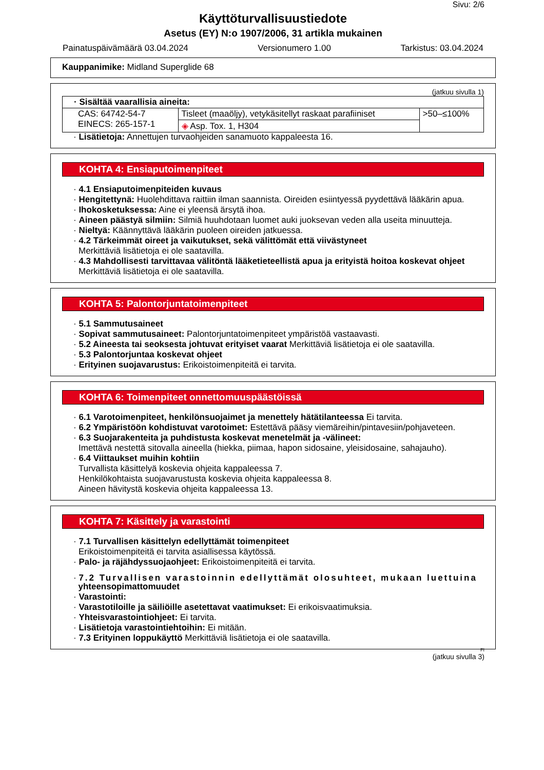Sivu: 2/6
Käyttöturvallisuustiedote
Asetus (EY) N:o 1907/2006, 31 artikla mukainen
Painatuspäivämäärä 03.04.2024 Versionumero 1.00 Tarkistus: 03.04.2024
Kauppanimike: Midland Superglide 68
(jatkuu sivulla 1)
| · Sisältää vaarallisia aineita: | | |
| CAS: 64742-54-7 EINECS: 265-157-1 | Tisleet (maaöljy), vetykäsitellyt raskaat parafiiniset | >50–≤100% |
| | ◈ Asp. Tox. 1, H304 | |
· Lisätietoja: Annettujen turvaohjeiden sanamuoto kappaleesta 16.
KOHTA 4: Ensiaputoimenpiteet
· 4.1 Ensiaputoimenpiteiden kuvaus
· Hengitettynä: Huolehdittava raittiin ilman saannista. Oireiden esiintyessä pyydettävä lääkärin apua.
· Ihokosketuksessa: Aine ei yleensä ärsytä ihoa.
· Aineen päästyä silmiin: Silmiä huuhdotaan luomet auki juoksevan veden alla useita minuutteja.
· Nieltyä: Käännyttävä lääkärin puoleen oireiden jatkuessa.
· 4.2 Tärkeimmät oireet ja vaikutukset, sekä välittömät että viivästyneet
Merkittäviä lisätietoja ei ole saatavilla.
· 4.3 Mahdollisesti tarvittavaa välitöntä lääketieteellistä apua ja erityistä hoitoa koskevat ohjeet
Merkittäviä lisätietoja ei ole saatavilla.
KOHTA 5: Palontorjuntatoimenpiteet
· 5.1 Sammutusaineet
· Sopivat sammutusaineet: Palontorjuntatoimenpiteet ympäristöä vastaavasti.
· 5.2 Aineesta tai seoksesta johtuvat erityiset vaarat Merkittäviä lisätietoja ei ole saatavilla.
· 5.3 Palontorjuntaa koskevat ohjeet
· Erityinen suojavarustus: Erikoistoimenpiteitä ei tarvita.
KOHTA 6: Toimenpiteet onnettomuuspäästöissä
· 6.1 Varotoimenpiteet, henkilönsuojaimet ja menettely hätätilanteessa Ei tarvita.
· 6.2 Ympäristöön kohdistuvat varotoimet: Estettävä pääsy viemäreihin/pintavesiin/pohjaveteen.
· 6.3 Suojarakenteita ja puhdistusta koskevat menetelmät ja -välineet:
Imettävä nestettä sitovalla aineella (hiekka, piimaa, hapon sidosaine, yleisidosaine, sahajauho).
· 6.4 Viittaukset muihin kohtiin
Turvallista käsittelyä koskevia ohjeita kappaleessa 7.
Henkilökohtaista suojavarustusta koskevia ohjeita kappaleessa 8.
Aineen hävitystä koskevia ohjeita kappaleessa 13.
KOHTA 7: Käsittely ja varastointi
· 7.1 Turvallisen käsittelyn edellyttämät toimenpiteet
Erikoistoimenpiteitä ei tarvita asiallisessa käytössä.
· Palo- ja räjähdyssuojaohjeet: Erikoistoimenpiteitä ei tarvita.
· 7.2 Turvallisen varastoinnin edellyttämät olosuhteet, mukaan luettuina
yhteensopimattomuudet
· Varastointi:
· Varastotiloille ja säiliöille asetettavat vaatimukset: Ei erikoisvaatimuksia.
· Yhteisvarastointiohjeet: Ei tarvita.
· Lisätietoja varastointiehtoihin: Ei mitään.
· 7.3 Erityinen loppukäyttö Merkittäviä lisätietoja ei ole saatavilla.
FI
(jatkuu sivulla 3)